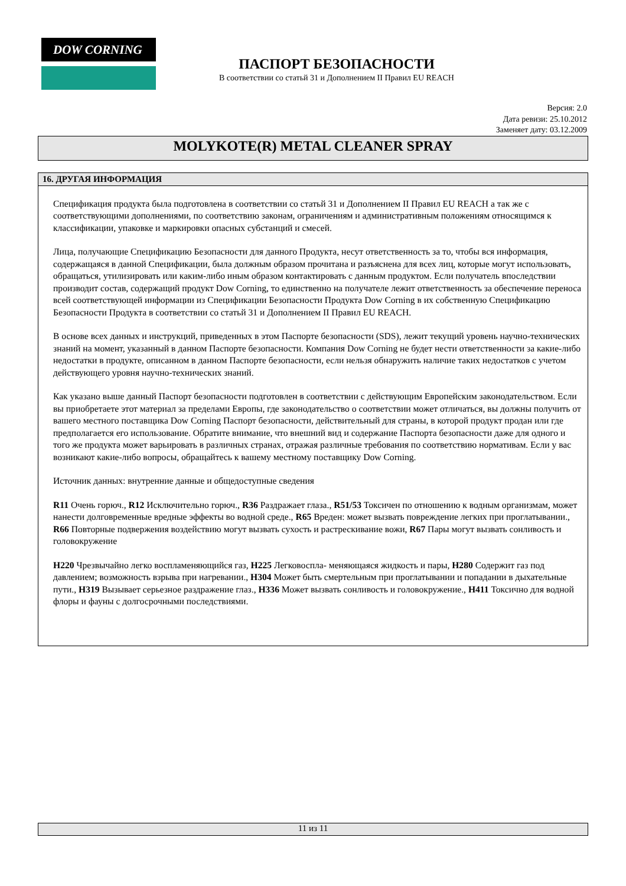DOW CORNING
ПАСПОРТ БЕЗОПАСНОСТИ
В соответствии со статьй 31 и Дополнением II Правил EU REACH
Версия: 2.0
Дата ревизи: 25.10.2012
Заменяет дату: 03.12.2009
MOLYKOTE(R) METAL CLEANER SPRAY
16. ДРУГАЯ ИНФОРМАЦИЯ
Спецификация продукта была подготовлена в соответствии со статьй 31 и Дополнением II Правил EU REACH а так же с соответствующими дополнениями, по соответствию законам, ограничениям и административным положениям относящимся к классификации, упаковке и маркировки опасных субстанций и смесей.
Лица, получающие Спецификацию Безопасности для данного Продукта, несут ответственность за то, чтобы вся информация, содержащаяся в данной Спецификации, была должным образом прочитана и разъяснена для всех лиц, которые могут использовать, обращаться, утилизировать или каким-либо иным образом контактировать с данным продуктом. Если получатель впоследствии производит состав, содержащий продукт Dow Corning, то единственно на получателе лежит ответственность за обеспечение переноса всей соответствующей информации из Спецификации Безопасности Продукта Dow Corning в их собственную Спецификацию Безопасности Продукта в соответствии со статьй 31 и Дополнением II Правил EU REACH.
В основе всех данных и инструкций, приведенных в этом Паспорте безопасности (SDS), лежит текущий уровень научно-технических знаний на момент, указанный в данном Паспорте безопасности. Компания Dow Corning не будет нести ответственности за какие-либо недостатки в продукте, описанном в данном Паспорте безопасности, если нельзя обнаружить наличие таких недостатков с учетом действующего уровня научно-технических знаний.
Как указано выше данный Паспорт безопасности подготовлен в соответствии с действующим Европейским законодательством. Если вы приобретаете этот материал за пределами Европы, где законодательство о соответствии может отличаться, вы должны получить от вашего местного поставщика Dow Corning Паспорт безопасности, действительный для страны, в которой продукт продан или где предполагается его использование. Обратите внимание, что внешний вид и содержание Паспорта безопасности даже для одного и того же продукта может варьировать в различных странах, отражая различные требования по соответствию нормативам. Если у вас возникают какие-либо вопросы, обращайтесь к вашему местному поставщику Dow Corning.
Источник данных: внутренние данные и общедоступные сведения
R11 Очень горюч., R12 Исключительно горюч., R36 Раздражает глаза., R51/53 Токсичен по отношению к водным организмам, может нанести долговременные вредные эффекты во водной среде., R65 Вреден: может вызвать повреждение легких при проглатывании., R66 Повторные подвержения воздействию могут вызвать сухость и растрескивание вожи, R67 Пары могут вызвать сонливость и головокружение
H220 Чрезвычайно легко воспламеняющийся газ, H225 Легковоспла- меняющаяся жидкость и пары, H280 Содержит газ под давлением; возможность взрыва при нагревании., H304 Может быть смертельным при проглатывании и попадании в дыхательные пути., H319 Вызывает серьезное раздражение глаз., H336 Может вызвать сонливость и головокружение., H411 Токсично для водной флоры и фауны с долгосрочными последствиями.
11 из 11